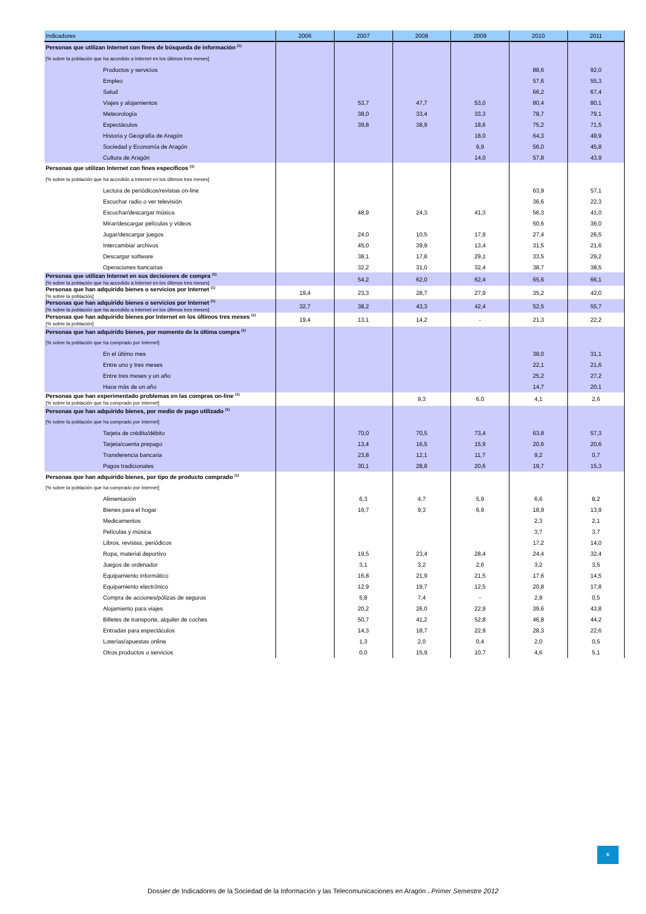| Indicadores | 2006 | 2007 | 2008 | 2009 | 2010 | 2011 |
| --- | --- | --- | --- | --- | --- | --- |
| Personas que utilizan Internet con fines de búsqueda de información <sup>(1)</sup> | | | | | | |
| [% sobre la población que ha accedido a Internet en los últimos tres meses] | | | | | | |
| Productos y servicios | | | | | 88,6 | 92,0 |
| Empleo | | | | | 57,6 | 55,3 |
| Salud | | | | | 66,2 | 67,4 |
| Viajes y alojamientos | | 53,7 | 47,7 | 53,0 | 80,4 | 80,1 |
| Meteorología | | 38,0 | 33,4 | 33,3 | 78,7 | 79,1 |
| Espectáculos | | 39,8 | 38,9 | 18,6 | 75,2 | 71,5 |
| Historia y Geografía de Aragón | | | | 18,0 | 64,3 | 49,9 |
| Sociedad y Economía de Aragón | | | | 9,9 | 56,0 | 45,8 |
| Cultura de Aragón | | | | 14,0 | 57,8 | 43,9 |
| Personas que utilizan Internet con fines específicos <sup>(1)</sup> | | | | | | |
| [% sobre la población que ha accedido a Internet en los últimos tres meses] | | | | | | |
| Lectura de periódicos/revistas on-line | | | | | 63,9 | 57,1 |
| Escuchar radio o ver televisión | | | | | 36,6 | 22,3 |
| Escuchar/descargar música | | 48,9 | 24,3 | 41,3 | 56,3 | 41,0 |
| Mirar/descargar películas y vídeos | | | | | 50,6 | 36,0 |
| Jugar/descargar juegos | | 24,0 | 10,5 | 17,9 | 27,4 | 26,5 |
| Intercambiar archivos | | 45,0 | 39,9 | 13,4 | 31,5 | 21,6 |
| Descargar software | | 38,1 | 17,8 | 29,1 | 33,5 | 29,2 |
| Operaciones bancarias | | 32,2 | 31,0 | 32,4 | 38,7 | 38,5 |
| Personas que utilizan Internet en sus decisiones de compra <sup>(1)</sup> [% sobre la población que ha accedido a Internet en los últimos tres meses] | | 54,2 | 62,0 | 62,4 | 65,6 | 66,1 |
| Personas que han adquirido bienes o servicios por Internet <sup>(1)</sup> [% sobre la población] | 19,4 | 23,3 | 28,7 | 27,9 | 35,2 | 42,0 |
| Personas que han adquirido bienes o servicios por Internet <sup>(1)</sup> [% sobre la población que ha accedido a Internet en los últimos tres meses] | 32,7 | 38,2 | 43,3 | 42,4 | 52,5 | 55,7 |
| Personas que han adquirido bienes por Internet en los últimos tres meses <sup>(1)</sup> [% sobre la población] | 19,4 | 13,1 | 14,2 | - | 21,3 | 22,2 |
| Personas que han adquirido bienes, por momento de la última compra <sup>(1)</sup> | | | | | | |
| [% sobre la población que ha comprado por Internet] | | | | | | |
| En el último mes | | | | | 38,0 | 31,1 |
| Entre uno y tres meses | | | | | 22,1 | 21,6 |
| Entre tres meses y un año | | | | | 25,2 | 27,2 |
| Hace más de un año | | | | | 14,7 | 20,1 |
| Personas que han experimentado problemas en las compras on-line <sup>(1)</sup> [% sobre la población que ha comprado por Internet] | | | 9,3 | 6,0 | 4,1 | 2,6 |
| Personas que han adquirido bienes, por medio de pago utilizado <sup>(1)</sup> | | | | | | |
| [% sobre la población que ha comprado por Internet] | | | | | | |
| Tarjeta de crédito/débito | | 70,0 | 70,5 | 73,4 | 63,8 | 57,3 |
| Tarjeta/cuenta prepago | | 13,4 | 16,5 | 15,9 | 20,6 | 20,6 |
| Transferencia bancaria | | 23,8 | 12,1 | 11,7 | 9,2 | 0,7 |
| Pagos tradicionales | | 30,1 | 28,8 | 20,6 | 19,7 | 15,3 |
| Personas que han adquirido bienes, por tipo de producto comprado <sup>(1)</sup> | | | | | | |
| [% sobre la población que ha comprado por Internet] | | | | | | |
| Alimentación | | 6,3 | 4,7 | 5,9 | 6,6 | 8,2 |
| Bienes para el hogar | | 16,7 | 9,3 | 6,9 | 18,9 | 13,9 |
| Medicamentos | | | | | 2,3 | 2,1 |
| Películas y música | | | | | 3,7 | 3,7 |
| Libros, revistas, periódicos | | | | | 17,2 | 14,0 |
| Ropa, material deportivo | | 19,5 | 23,4 | 28,4 | 24,4 | 32,4 |
| Juegos de ordenador | | 3,1 | 3,2 | 2,6 | 3,2 | 3,5 |
| Equipamiento informático | | 16,8 | 21,9 | 21,5 | 17,6 | 14,5 |
| Equipamiento electrónico | | 12,9 | 19,7 | 12,5 | 20,8 | 17,8 |
| Compra de acciones/pólizas de seguros | | 5,8 | 7,4 | - | 2,8 | 0,5 |
| Alojamiento para viajes | | 20,2 | 26,0 | 22,9 | 39,6 | 43,8 |
| Billetes de transporte, alquiler de coches | | 50,7 | 41,2 | 52,8 | 46,8 | 44,2 |
| Entradas para espectáculos | | 14,3 | 18,7 | 22,9 | 28,3 | 22,6 |
| Loterías/apuestas online | | 1,3 | 2,0 | 0,4 | 2,0 | 0,5 |
| Otros productos o servicios | | 0,0 | 15,9 | 10,7 | 4,6 | 5,1 |
6
Dossier de Indicadores de la Sociedad de la Información y las Telecomunicaciones en Aragón . Primer Semestre 2012